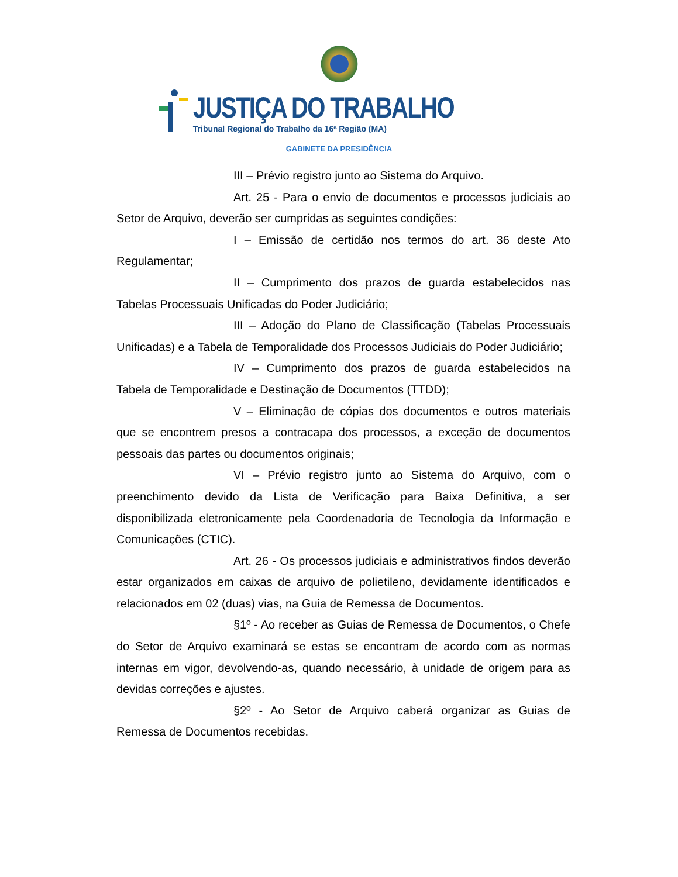JUSTIÇA DO TRABALHO
Tribunal Regional do Trabalho da 16ª Região (MA)
GABINETE DA PRESIDÊNCIA
III – Prévio registro junto ao Sistema do Arquivo.
Art. 25 - Para o envio de documentos e processos judiciais ao Setor de Arquivo, deverão ser cumpridas as seguintes condições:
I – Emissão de certidão nos termos do art. 36 deste Ato Regulamentar;
II – Cumprimento dos prazos de guarda estabelecidos nas Tabelas Processuais Unificadas do Poder Judiciário;
III – Adoção do Plano de Classificação (Tabelas Processuais Unificadas) e a Tabela de Temporalidade dos Processos Judiciais do Poder Judiciário;
IV – Cumprimento dos prazos de guarda estabelecidos na Tabela de Temporalidade e Destinação de Documentos (TTDD);
V – Eliminação de cópias dos documentos e outros materiais que se encontrem presos a contracapa dos processos, a exceção de documentos pessoais das partes ou documentos originais;
VI – Prévio registro junto ao Sistema do Arquivo, com o preenchimento devido da Lista de Verificação para Baixa Definitiva, a ser disponibilizada eletronicamente pela Coordenadoria de Tecnologia da Informação e Comunicações (CTIC).
Art. 26 - Os processos judiciais e administrativos findos deverão estar organizados em caixas de arquivo de polietileno, devidamente identificados e relacionados em 02 (duas) vias, na Guia de Remessa de Documentos.
§1º - Ao receber as Guias de Remessa de Documentos, o Chefe do Setor de Arquivo examinará se estas se encontram de acordo com as normas internas em vigor, devolvendo-as, quando necessário, à unidade de origem para as devidas correções e ajustes.
§2º - Ao Setor de Arquivo caberá organizar as Guias de Remessa de Documentos recebidas.